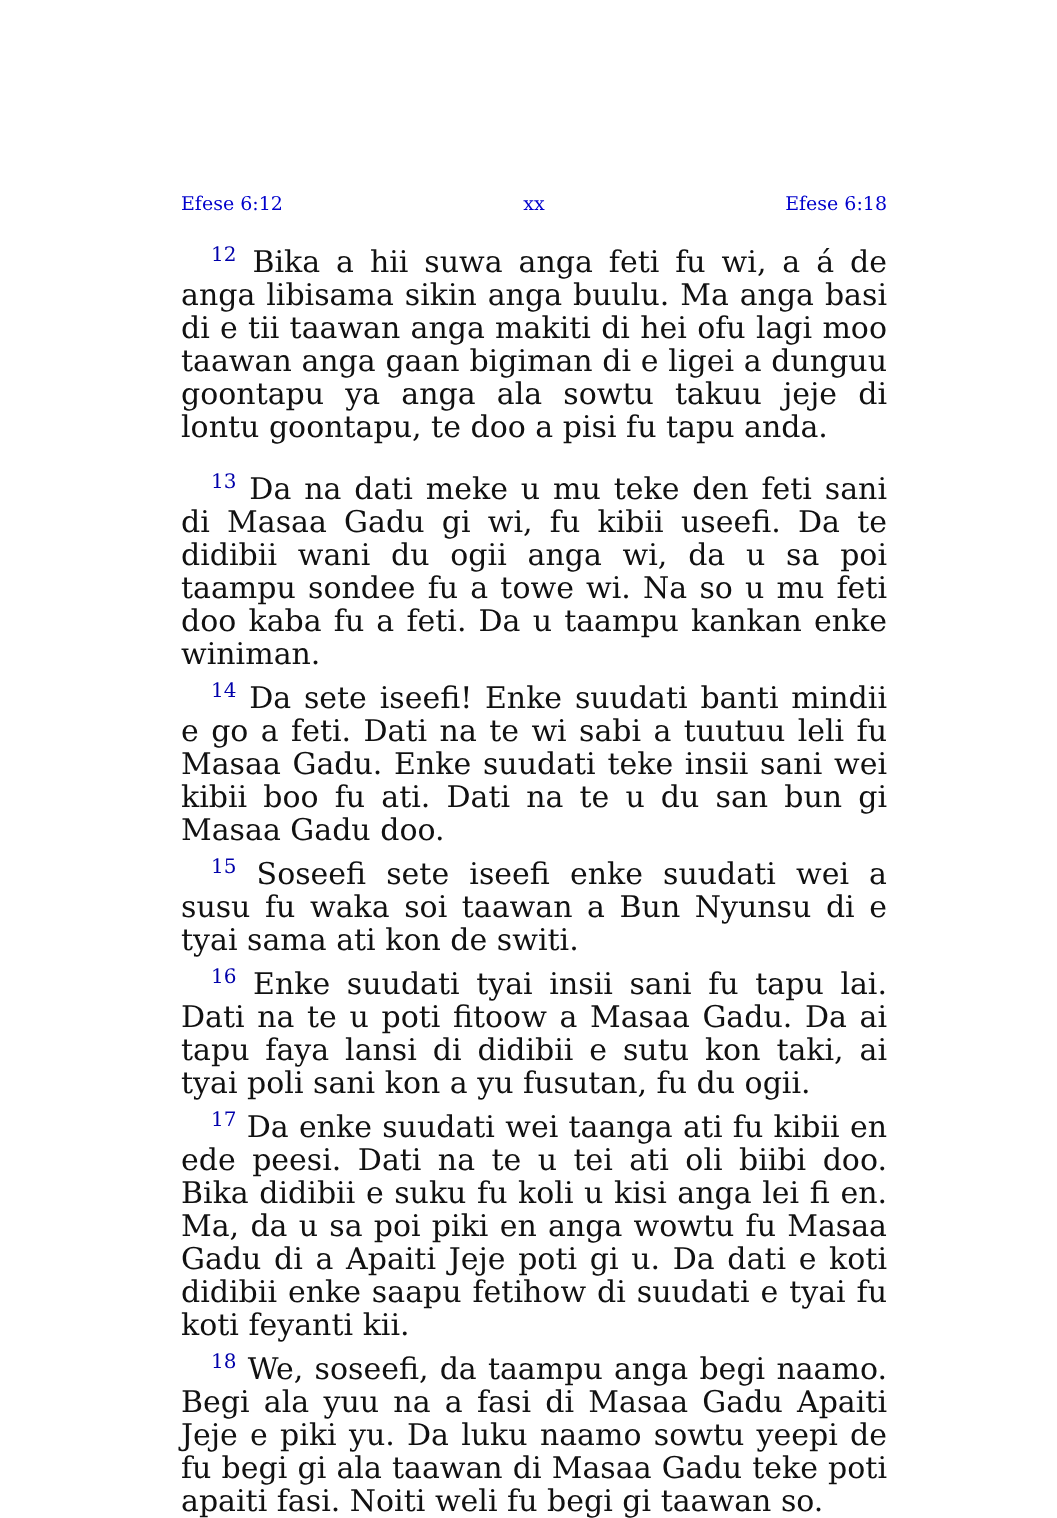Efese 6:12 xx Efese 6:18
<sup>12</sup> Bika a hii suwa anga feti fu wi, a á de anga libisama sikin anga buulu. Ma anga basi di e tii taawan anga makiti di hei ofu lagi moo taawan anga gaan bigiman di e ligei a dunguu goontapu ya anga ala sowtu takuu jeje di lontu goontapu, te doo a pisi fu tapu anda.
<sup>13</sup> Da na dati meke u mu teke den feti sani di Masaa Gadu gi wi, fu kibii useefi. Da te didibii wani du ogii anga wi, da u sa poi taampu sondee fu a towe wi. Na so u mu feti doo kaba fu a feti. Da u taampu kankan enke winiman.
<sup>14</sup> Da sete iseefi! Enke suudati banti mindii e go a feti. Dati na te wi sabi a tuutuu leli fu Masaa Gadu. Enke suudati teke insii sani wei kibii boo fu ati. Dati na te u du san bun gi Masaa Gadu doo.
<sup>15</sup> Soseefi sete iseefi enke suudati wei a susu fu waka soi taawan a Bun Nyunsu di e tyai sama ati kon de switi.
<sup>16</sup> Enke suudati tyai insii sani fu tapu lai. Dati na te u poti fitoow a Masaa Gadu. Da ai tapu faya lansi di didibii e sutu kon taki, ai tyai poli sani kon a yu fusutan, fu du ogii.
<sup>17</sup> Da enke suudati wei taanga ati fu kibii en ede peesi. Dati na te u tei ati oli biibi doo. Bika didibii e suku fu koli u kisi anga lei fi en. Ma, da u sa poi piki en anga wowtu fu Masaa Gadu di a Apaiti Jeje poti gi u. Da dati e koti didibii enke saapu fetihow di suudati e tyai fu koti feyanti kii.
<sup>18</sup> We, soseefi, da taampu anga begi naamo. Begi ala yuu na a fasi di Masaa Gadu Apaiti Jeje e piki yu. Da luku naamo sowtu yeepi de fu begi gi ala taawan di Masaa Gadu teke poti apaiti fasi. Noiti weli fu begi gi taawan so.